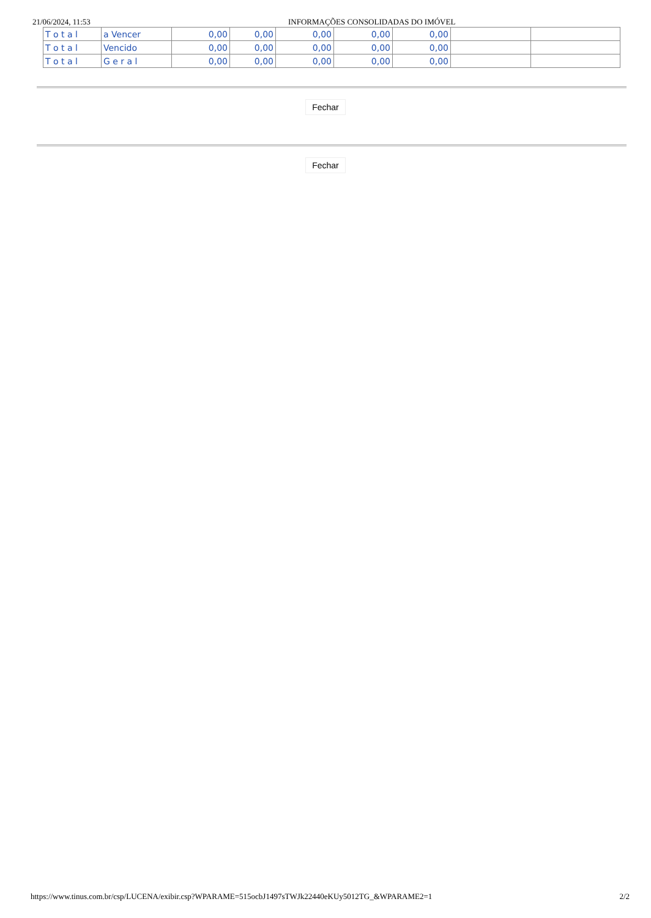21/06/2024, 11:53 INFORMAÇÕES CONSOLIDADAS DO IMÓVEL
| T o t a l | a Vencer | 0,00 | 0,00 | 0,00 | 0,00 | 0,00 | | |
| T o t a l | Vencido | 0,00 | 0,00 | 0,00 | 0,00 | 0,00 | | |
| T o t a l | G e r a l | 0,00 | 0,00 | 0,00 | 0,00 | 0,00 | | |
Fechar
Fechar
https://www.tinus.com.br/csp/LUCENA/exibir.csp?WPARAME=515ocbJ1497sTWJk22440eKUy5012TG_&WPARAME2=1 2/2